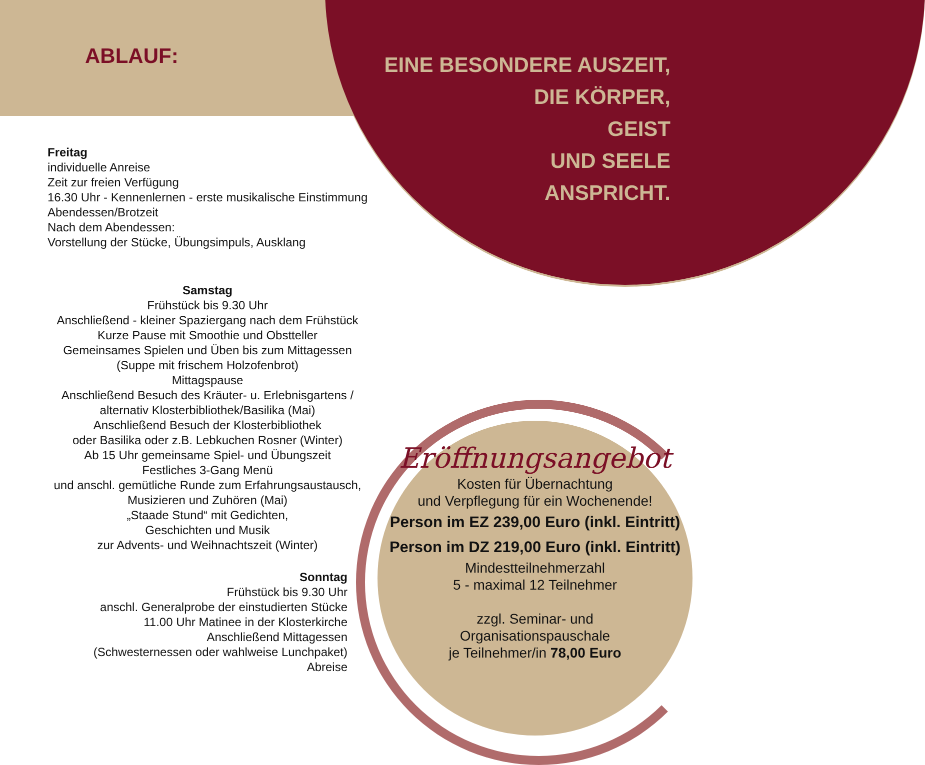ABLAUF:
EINE BESONDERE AUSZEIT,
DIE KÖRPER,
GEIST
UND SEELE
ANSPRICHT.
Freitag
individuelle Anreise
Zeit zur freien Verfügung
16.30 Uhr - Kennenlernen - erste musikalische Einstimmung
Abendessen/Brotzeit
Nach dem Abendessen:
Vorstellung der Stücke, Übungsimpuls, Ausklang
Samstag
Frühstück bis 9.30 Uhr
Anschließend - kleiner Spaziergang nach dem Frühstück
Kurze Pause mit Smoothie und Obstteller
Gemeinsames Spielen und Üben bis zum Mittagessen
(Suppe mit frischem Holzofenbrot)
Mittagspause
Anschließend Besuch des Kräuter- u. Erlebnisgartens /
alternativ Klosterbibliothek/Basilika (Mai)
Anschließend Besuch der Klosterbibliothek
oder Basilika oder z.B. Lebkuchen Rosner (Winter)
Ab 15 Uhr gemeinsame Spiel- und Übungszeit
Festliches 3-Gang Menü
und anschl. gemütliche Runde zum Erfahrungsaustausch,
Musizieren und Zuhören (Mai)
„Staade Stund“ mit Gedichten,
Geschichten und Musik
zur Advents- und Weihnachtszeit (Winter)
Sonntag
Frühstück bis 9.30 Uhr
anschl. Generalprobe der einstudierten Stücke
11.00 Uhr Matinee in der Klosterkirche
Anschließend Mittagessen
(Schwesternessen oder wahlweise Lunchpaket)
Abreise
Eröffnungsangebot
Kosten für Übernachtung
und Verpflegung für ein Wochenende!
Person im EZ 239,00 Euro (inkl. Eintritt)
Person im DZ 219,00 Euro (inkl. Eintritt)
Mindestteilnehmerzahl
5 - maximal 12 Teilnehmer
zzgl. Seminar- und
Organisationspauschale
je Teilnehmer/in 78,00 Euro